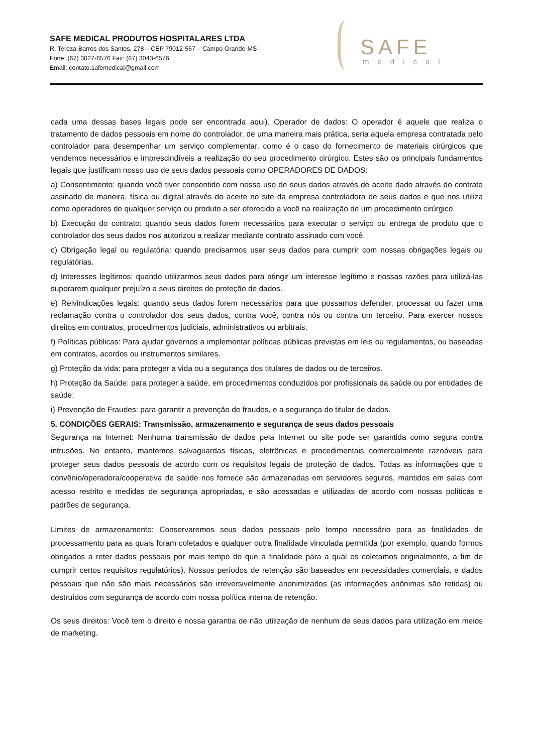SAFE MEDICAL PRODUTOS HOSPITALARES LTDA
R. Tereza Barros dos Santos, 278 – CEP 79012-557 – Campo Grande-MS
Fone: (67) 3027-6576 Fax: (67) 3043-6576
Email: contato.safemedical@gmail.com
SAFE
medical
cada uma dessas bases legais pode ser encontrada aqui). Operador de dados: O operador é aquele que realiza o tratamento de dados pessoais em nome do controlador, de uma maneira mais prática, seria aquela empresa contratada pelo controlador para desempenhar um serviço complementar, como é o caso do fornecimento de materiais cirúrgicos que vendemos necessários e imprescindíveis a realização do seu procedimento cirúrgico. Estes são os principais fundamentos legais que justificam nosso uso de seus dados pessoais como OPERADORES DE DADOS:
a) Consentimento: quando você tiver consentido com nosso uso de seus dados através de aceite dado através do contrato assinado de maneira, física ou digital através do aceite no site da empresa controladora de seus dados e que nos utiliza como operadores de qualquer serviço ou produto a ser oferecido a você na realização de um procedimento cirúrgico.
b) Execução do contrato: quando seus dados forem necessários para executar o serviço ou entrega de produto que o controlador dos seus dados nos autorizou a realizar mediante contrato assinado com você.
c) Obrigação legal ou regulatória: quando precisarmos usar seus dados para cumprir com nossas obrigações legais ou regulatórias.
d) Interesses legítimos: quando utilizarmos seus dados para atingir um interesse legítimo e nossas razões para utilizá-las superarem qualquer prejuízo a seus direitos de proteção de dados.
e) Reivindicações legais: quando seus dados forem necessários para que possamos defender, processar ou fazer uma reclamação contra o controlador dos seus dados, contra você, contra nós ou contra um terceiro. Para exercer nossos direitos em contratos, procedimentos judiciais, administrativos ou arbitrais.
f) Políticas públicas: Para ajudar governos a implementar políticas públicas previstas em leis ou regulamentos, ou baseadas em contratos, acordos ou instrumentos similares.
g) Proteção da vida: para proteger a vida ou a segurança dos titulares de dados ou de terceiros.
h) Proteção da Saúde: para proteger a saúde, em procedimentos conduzidos por profissionais da saúde ou por entidades de saúde;
i) Prevenção de Fraudes: para garantir a prevenção de fraudes, e a segurança do titular de dados.
5. CONDIÇÕES GERAIS: Transmissão, armazenamento e segurança de seus dados pessoais
Segurança na Internet: Nenhuma transmissão de dados pela Internet ou site pode ser garantida como segura contra intrusões. No entanto, mantemos salvaguardas físicas, eletrônicas e procedimentais comercialmente razoáveis para proteger seus dados pessoais de acordo com os requisitos legais de proteção de dados. Todas as informações que o convênio/operadora/cooperativa de saúde nos fornece são armazenadas em servidores seguros, mantidos em salas com acesso restrito e medidas de segurança apropriadas, e são acessadas e utilizadas de acordo com nossas políticas e padrões de segurança.
Limites de armazenamento: Conservaremos seus dados pessoais pelo tempo necessário para as finalidades de processamento para as quais foram coletados e qualquer outra finalidade vinculada permitida (por exemplo, quando formos obrigados a reter dados pessoais por mais tempo do que a finalidade para a qual os coletamos originalmente, a fim de cumprir certos requisitos regulatórios). Nossos períodos de retenção são baseados em necessidades comerciais, e dados pessoais que não são mais necessários são irreversivelmente anonimizados (as informações anônimas são retidas) ou destruídos com segurança de acordo com nossa política interna de retenção.
Os seus direitos: Você tem o direito e nossa garantia de não utilização de nenhum de seus dados para utilização em meios de marketing.